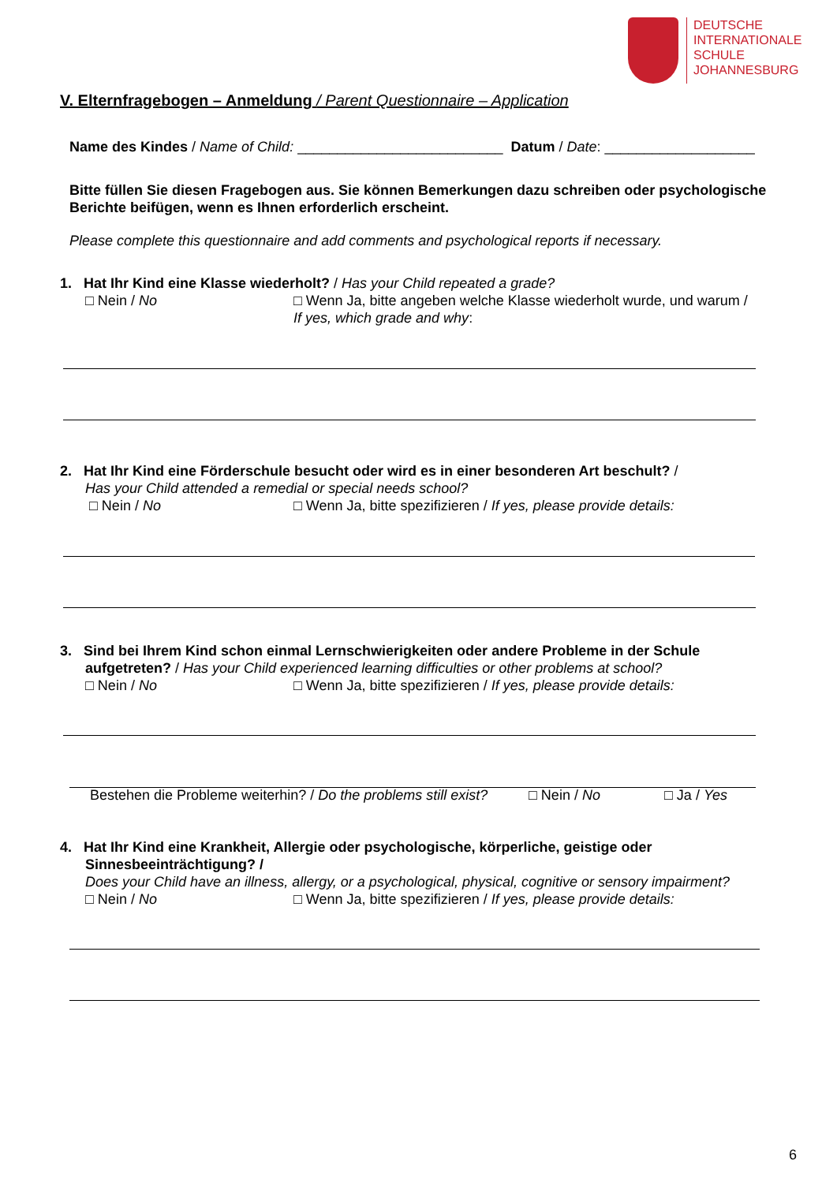DEUTSCHE
INTERNATIONALE
SCHULE
JOHANNESBURG
V. Elternfragebogen – Anmeldung / Parent Questionnaire – Application
Name des Kindes / Name of Child: __________________________ Datum / Date: ___________________
Bitte füllen Sie diesen Fragebogen aus. Sie können Bemerkungen dazu schreiben oder psychologische Berichte beifügen, wenn es Ihnen erforderlich erscheint.
Please complete this questionnaire and add comments and psychological reports if necessary.
1. Hat Ihr Kind eine Klasse wiederholt? / Has your Child repeated a grade?
□ Nein / No □ Wenn Ja, bitte angeben welche Klasse wiederholt wurde, und warum /
If yes, which grade and why:
2. Hat Ihr Kind eine Förderschule besucht oder wird es in einer besonderen Art beschult? /
Has your Child attended a remedial or special needs school?
□ Nein / No □ Wenn Ja, bitte spezifizieren / If yes, please provide details:
3. Sind bei Ihrem Kind schon einmal Lernschwierigkeiten oder andere Probleme in der Schule
aufgetreten? / Has your Child experienced learning difficulties or other problems at school?
□ Nein / No □ Wenn Ja, bitte spezifizieren / If yes, please provide details:
Bestehen die Probleme weiterhin? / Do the problems still exist?
□ Nein / No □ Ja / Yes
4. Hat Ihr Kind eine Krankheit, Allergie oder psychologische, körperliche, geistige oder
Sinnesbeeinträchtigung? /
Does your Child have an illness, allergy, or a psychological, physical, cognitive or sensory impairment?
□ Nein / No □ Wenn Ja, bitte spezifizieren / If yes, please provide details:
6